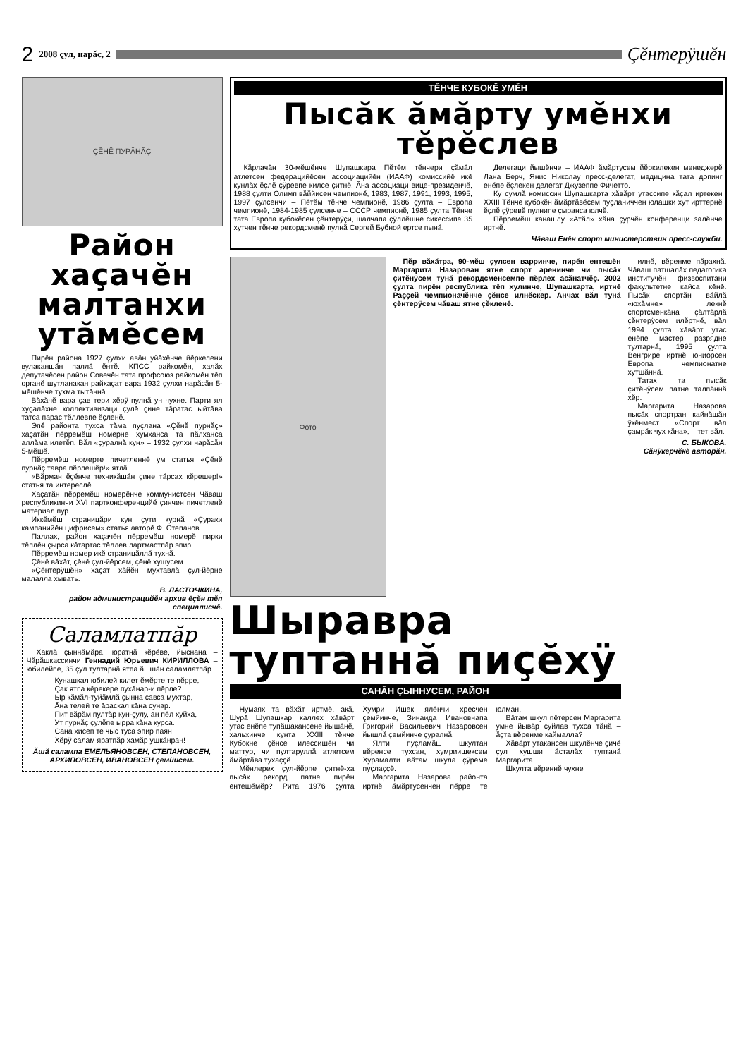2 2008 çул, нарăс, 2 Çĕнтерÿшĕн
ÇĔНĔ ПУРĂНĂÇ
Район хаçачĕн малтанхи утăмĕсем
Пирĕн района 1927 çулхи авăн уйăхĕнче йĕркелени вулаканшăн паллă ĕнтĕ. КПСС райкомĕн, халăх депутачĕсен район Совечĕн тата профсоюз райкомĕн тĕп органĕ шутланакан райхаçат вара 1932 çулхи нарăсăн 5-мĕшĕнче тухма тытăннă.
Вăхăчĕ вара çав тери хĕрÿ пулнă ун чухне. Парти ял хуçалăхне коллективизаци çулĕ çине тăратас ыйтăва татса парас тĕллевпе ĕçленĕ.
Эпĕ районта тухса тăма пуçлана «Çĕнĕ пурнăç» хаçатăн пĕрремĕш номерне хумханса та пăлханса аллăма илетĕп. Вăл «çуралнă кун» – 1932 çулхи нарăсăн 5-мĕшĕ.
Пĕрремĕш номерте пичетленнĕ ум статья «Çĕнĕ пурнăç тавра пĕрлешĕр!» ятлă.
«Вăрман ĕçĕнче техникăшăн çине тăрсах кĕрешер!» статья та интереслĕ.
Хаçатăн пĕрремĕш номерĕнче коммунистсен Чăваш республикинчи XVI партконференцийĕ çинчен пичетленĕ материал пур.
Иккĕмĕш страницăри кун çути курнă «Çураки кампанийĕн цифрисем» статья авторĕ Ф. Степанов.
Паллах, район хаçачĕн пĕрремĕш номерĕ пирки тĕплĕн çырса кăтартас тĕллев лартмастпăр эпир.
Пĕрремĕш номер икĕ страницăллă тухнă.
Çĕнĕ вăхăт, çĕнĕ çул-йĕрсем, çĕнĕ хушусем.
«Çĕнтерÿшĕн» хаçат хăйĕн мухтавлă çул-йĕрне малалла хывать.
В. ЛАСТОЧКИНА,
район администрацийĕн архив ĕçĕн тĕп специалисчĕ.
Саламлатпăр
Хаклă çыннăмăра, юратнă кĕрĕве, йыснана – Чăрăшкассинчи Геннадий Юрьевич КИРИЛЛОВА – юбилейпе, 35 çул тултарнă ятпа ăшшăн саламлатпăр.
Кунашкал юбилей килет ĕмĕрте те пĕрре,
Çак ятпа кĕрекере пухăнар-и пĕрле?
Ыр кăмăл-туйăмлă çынна савса мухтар,
Ăна телей те ăраскал кăна сунар.
Пит вăрăм пултăр кун-çулу, ан пĕл хуйха,
Ут пурнăç çулĕпе ырра кăна курса.
Сана хисеп те чыс туса эпир паян
Хĕрÿ салам яратпăр хамăр ушкăнран!
Ăшă салампа ЕМЕЛЬЯНОВСЕН, СТЕПАНОВСЕН, АРХИПОВСЕН, ИВАНОВСЕН çемйисем.
ТĔНЧЕ КУБОКĔ УМĔН
Пысăк ăмăрту умĕнхи тĕрĕслев
Кăрлачăн 30-мĕшĕнче Шупашкара Пĕтĕм тĕнчери çăмăл атлетсен федерацийĕсен ассоциацийĕн (ИААФ) комиссийĕ икĕ кунлăх ĕçлĕ çÿревпе килсе çитнĕ. Ăна ассоциаци вице-президенчĕ, 1988 çулти Олимп вăййисен чемпионĕ, 1983, 1987, 1991, 1993, 1995, 1997 çулсенчи – Пĕтĕм тĕнче чемпионĕ, 1986 çулта – Европа чемпионĕ, 1984-1985 çулсенче – СССР чемпионĕ, 1985 çулта Тĕнче тата Европа кубокĕсен çĕнтерÿçи, шалчапа çÿллĕшне сикессипе 35 хутчен тĕнче рекордсменĕ пулнă Сергей Бубной ертсе пынă.
Делегаци йышĕнче – ИААФ ăмăртусем йĕркелекен менеджерĕ Лана Берч, Янис Николау пресс-делегат, медицина тата допинг енĕпе ĕçлекен делегат Джузеппе Фичетто.
Ку сумлă комиссин Шупашкарта хăвăрт утассипе кăçал иртекен XXIII Тĕнче кубокĕн ăмăртăвĕсем пуçланиччен юлашки хут ирттернĕ ĕçлĕ çÿревĕ пулнипе çыранса юлчĕ.
Пĕрремĕш канашлу «Атăл» хăна çурчĕн конференци залĕнче иртнĕ.
Чăваш Енĕн спорт министерствин пресс-служби.
Фото
Пĕр вăхăтра, 90-мĕш çулсен варринче, пирĕн ентешĕн Маргарита Назарован ятне спорт аренинче чи пысăк çитĕнÿсем тунă рекордсменсемпе пĕрлех асăнатчĕç. 2002 çулта пирĕн республика тĕп хулинче, Шупашкарта, иртнĕ Раççей чемпионачĕнче çĕнсе илнĕскер. Анчах вăл тунă çĕнтерÿсем чăваш ятне çĕкленĕ.
Шыравра туптаннă пиçĕхÿ
САНĂН ÇЫННУСЕМ, РАЙОН
Нумаях та вăхăт иртмĕ, акă, Шурă Шупашкар каллех хăвăрт утас енĕпе тупăшакансене йышăнĕ, хальхинче кунта XXIII тĕнче Кубокне çĕнсе илессишĕн чи маттур, чи пултаруллă атлетсем ăмăртăва тухаççĕ.
Мĕнлерех çул-йĕрпе çитнĕ-ха пысăк рекорд патне пирĕн ентешĕмĕр? Рита 1976 çулта Хумри Ишек ялĕнчи хресчен çемйинче, Зинаида Ивановнапа Григорий Васильевич Назаровсен йышлă çемйинче çуралнă.
Ялти пуçламăш шкултан вĕренсе тухсан, хумриишексем Хурамалти вăтам шкула çÿреме пуçлаççĕ.
Маргарита Назарова районта иртнĕ ăмăртусенчен пĕрре те юлман.
Вăтам шкул пĕтерсен Маргарита умне йывăр суйлав тухса тăнă – ăçта вĕренме каймалла?
Хăвăрт утакансен шкулĕнче çичĕ çул хушши ăсталăх туптанă Маргарита.
Шкулта вĕреннĕ чухне
илнĕ, вĕренме пăрахнă. Чăваш патшалăх педагогика институчĕн физвоспитани факультетне кайса кĕнĕ. Пысăк спортăн вăйлă «юхăмне» лекнĕ спортсменкăна çăлтăрлă çĕнтерÿсем илĕртнĕ, вăл 1994 çулта хăвăрт утас енĕпе мастер разрядне тултарнă, 1995 çулта Венгрире иртнĕ юниорсен Европа чемпионатне хутшăннă.
Татах та пысăк çитĕнÿсем патне талпăннă хĕр.
Маргарита Назарова пысăк спортран кайнăшăн ÿкĕнмест. «Спорт вăл çамрăк чух кăна», – тет вăл.
С. БЫКОВА.
Сăнÿкерчĕкĕ авторăн.